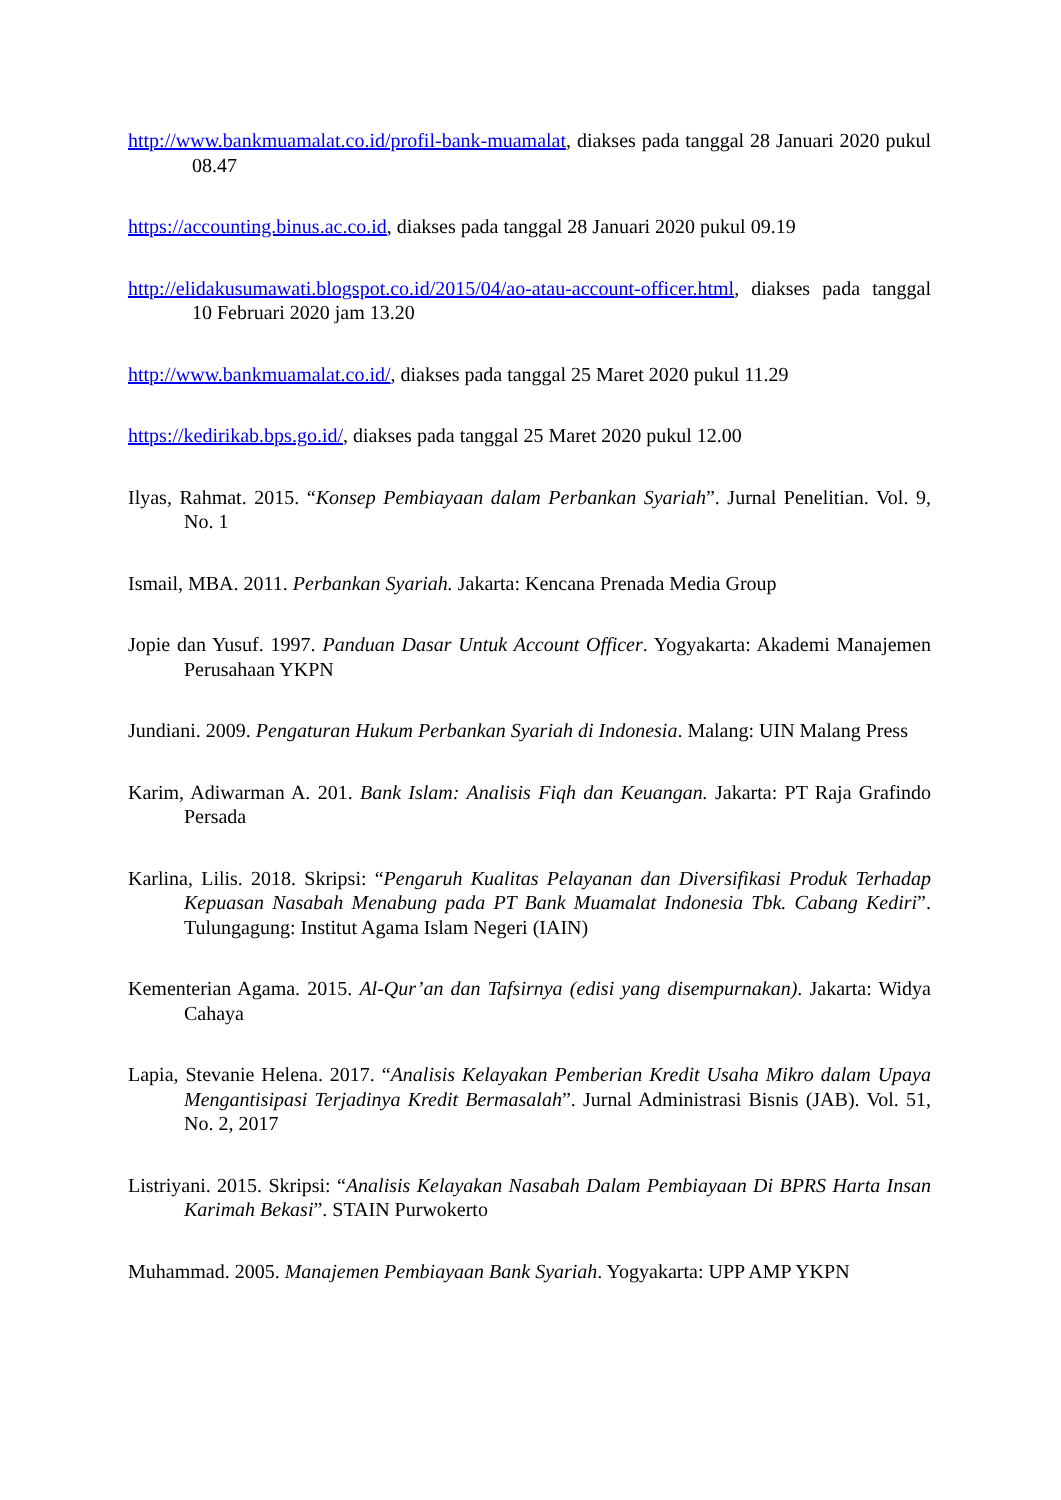http://www.bankmuamalat.co.id/profil-bank-muamalat, diakses pada tanggal 28 Januari 2020 pukul 08.47
https://accounting.binus.ac.co.id, diakses pada tanggal 28 Januari 2020 pukul 09.19
http://elidakusumawati.blogspot.co.id/2015/04/ao-atau-account-officer.html, diakses pada tanggal 10 Februari 2020 jam 13.20
http://www.bankmuamalat.co.id/, diakses pada tanggal 25 Maret 2020 pukul 11.29
https://kedirikab.bps.go.id/, diakses pada tanggal 25 Maret 2020 pukul 12.00
Ilyas, Rahmat. 2015. “Konsep Pembiayaan dalam Perbankan Syariah”. Jurnal Penelitian. Vol. 9, No. 1
Ismail, MBA. 2011. Perbankan Syariah. Jakarta: Kencana Prenada Media Group
Jopie dan Yusuf. 1997. Panduan Dasar Untuk Account Officer. Yogyakarta: Akademi Manajemen Perusahaan YKPN
Jundiani. 2009. Pengaturan Hukum Perbankan Syariah di Indonesia. Malang: UIN Malang Press
Karim, Adiwarman A. 201. Bank Islam: Analisis Fiqh dan Keuangan. Jakarta: PT Raja Grafindo Persada
Karlina, Lilis. 2018. Skripsi: “Pengaruh Kualitas Pelayanan dan Diversifikasi Produk Terhadap Kepuasan Nasabah Menabung pada PT Bank Muamalat Indonesia Tbk. Cabang Kediri”. Tulungagung: Institut Agama Islam Negeri (IAIN)
Kementerian Agama. 2015. Al-Qur’an dan Tafsirnya (edisi yang disempurnakan). Jakarta: Widya Cahaya
Lapia, Stevanie Helena. 2017. “Analisis Kelayakan Pemberian Kredit Usaha Mikro dalam Upaya Mengantisipasi Terjadinya Kredit Bermasalah”. Jurnal Administrasi Bisnis (JAB). Vol. 51, No. 2, 2017
Listriyani. 2015. Skripsi: “Analisis Kelayakan Nasabah Dalam Pembiayaan Di BPRS Harta Insan Karimah Bekasi”. STAIN Purwokerto
Muhammad. 2005. Manajemen Pembiayaan Bank Syariah. Yogyakarta: UPP AMP YKPN